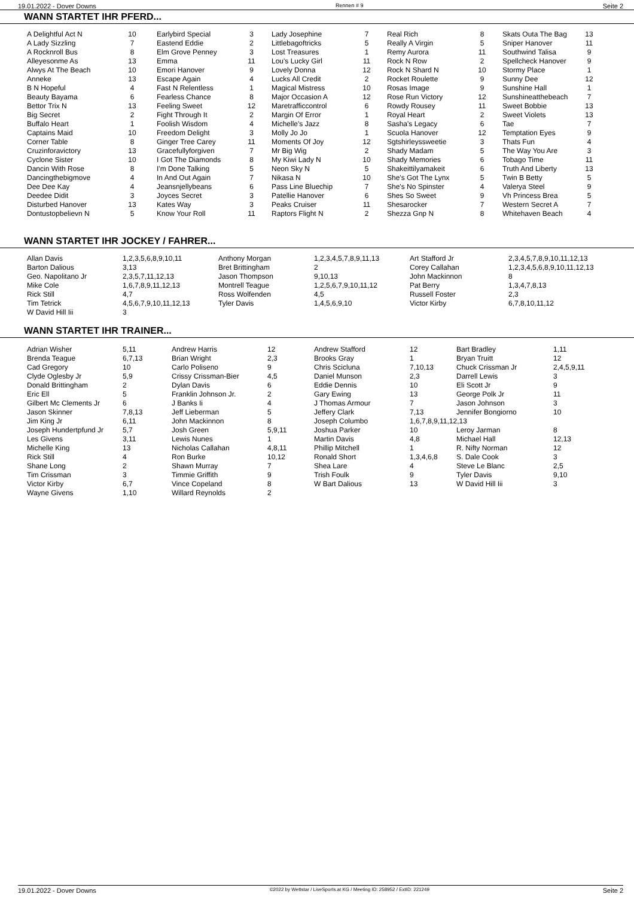19.01.2022 - Dover Downs Rennen # 9 Seite 2
WANN STARTET IHR PFERD...
| A Delightful Act N | 10 | Earlybird Special | 3 | Lady Josephine | 7 | Real Rich | 8 | Skats Outa The Bag | 13 |
| A Lady Sizzling | 7 | Eastend Eddie | 2 | Littlebagoftricks | 5 | Really A Virgin | 5 | Sniper Hanover | 11 |
| A Rocknroll Bus | 8 | Elm Grove Penney | 3 | Lost Treasures | 1 | Remy Aurora | 11 | Southwind Talisa | 9 |
| Alleyesonme As | 13 | Emma | 11 | Lou's Lucky Girl | 11 | Rock N Row | 2 | Spellcheck Hanover | 9 |
| Alwys At The Beach | 10 | Emori Hanover | 9 | Lovely Donna | 12 | Rock N Shard N | 10 | Stormy Place | 1 |
| Anneke | 13 | Escape Again | 4 | Lucks All Credit | 2 | Rocket Roulette | 9 | Sunny Dee | 12 |
| B N Hopeful | 4 | Fast N Relentless | 1 | Magical Mistress | 10 | Rosas Image | 9 | Sunshine Hall | 1 |
| Beauty Bayama | 6 | Fearless Chance | 8 | Major Occasion A | 12 | Rose Run Victory | 12 | Sunshineatthebeach | 7 |
| Bettor Trix N | 13 | Feeling Sweet | 12 | Maretrafficcontrol | 6 | Rowdy Rousey | 11 | Sweet Bobbie | 13 |
| Big Secret | 2 | Fight Through It | 2 | Margin Of Error | 1 | Royal Heart | 2 | Sweet Violets | 13 |
| Buffalo Heart | 1 | Foolish Wisdom | 4 | Michelle's Jazz | 8 | Sasha's Legacy | 6 | Tae | 7 |
| Captains Maid | 10 | Freedom Delight | 3 | Molly Jo Jo | 1 | Scuola Hanover | 12 | Temptation Eyes | 9 |
| Corner Table | 8 | Ginger Tree Carey | 11 | Moments Of Joy | 12 | Sgtshirleyssweetie | 3 | Thats Fun | 4 |
| Cruzinforavictory | 13 | Gracefullyforgiven | 7 | Mr Big Wig | 2 | Shady Madam | 5 | The Way You Are | 3 |
| Cyclone Sister | 10 | I Got The Diamonds | 8 | My Kiwi Lady N | 10 | Shady Memories | 6 | Tobago Time | 11 |
| Dancin With Rose | 8 | I'm Done Talking | 5 | Neon Sky N | 5 | Shakeittilyamakeit | 6 | Truth And Liberty | 13 |
| Dancingthebigmove | 4 | In And Out Again | 7 | Nikasa N | 10 | She's Got The Lynx | 5 | Twin B Betty | 5 |
| Dee Dee Kay | 4 | Jeansnjellybeans | 6 | Pass Line Bluechip | 7 | She's No Spinster | 4 | Valerya Steel | 9 |
| Deedee Didit | 3 | Joyces Secret | 3 | Patellie Hanover | 6 | Shes So Sweet | 9 | Vh Princess Brea | 5 |
| Disturbed Hanover | 13 | Kates Way | 3 | Peaks Cruiser | 11 | Shesarocker | 7 | Western Secret A | 7 |
| Dontustopbelievn N | 5 | Know Your Roll | 11 | Raptors Flight N | 2 | Shezza Gnp N | 8 | Whitehaven Beach | 4 |
WANN STARTET IHR JOCKEY / FAHRER...
| Allan Davis | 1,2,3,5,6,8,9,10,11 | Anthony Morgan | 1,2,3,4,5,7,8,9,11,13 | Art Stafford Jr | 2,3,4,5,7,8,9,10,11,12,13 |
| Barton Dalious | 3,13 | Bret Brittingham | 2 | Corey Callahan | 1,2,3,4,5,6,8,9,10,11,12,13 |
| Geo. Napolitano Jr | 2,3,5,7,11,12,13 | Jason Thompson | 9,10,13 | John Mackinnon | 8 |
| Mike Cole | 1,6,7,8,9,11,12,13 | Montrell Teague | 1,2,5,6,7,9,10,11,12 | Pat Berry | 1,3,4,7,8,13 |
| Rick Still | 4,7 | Ross Wolfenden | 4,5 | Russell Foster | 2,3 |
| Tim Tetrick | 4,5,6,7,9,10,11,12,13 | Tyler Davis | 1,4,5,6,9,10 | Victor Kirby | 6,7,8,10,11,12 |
| W David Hill Iii | 3 | | | | |
WANN STARTET IHR TRAINER...
| Adrian Wisher | 5,11 | Andrew Harris | 12 | Andrew Stafford | 12 | Bart Bradley | 1,11 |
| Brenda Teague | 6,7,13 | Brian Wright | 2,3 | Brooks Gray | 1 | Bryan Truitt | 12 |
| Cad Gregory | 10 | Carlo Poliseno | 9 | Chris Scicluna | 7,10,13 | Chuck Crissman Jr | 2,4,5,9,11 |
| Clyde Oglesby Jr | 5,9 | Crissy Crissman-Bier | 4,5 | Daniel Munson | 2,3 | Darrell Lewis | 3 |
| Donald Brittingham | 2 | Dylan Davis | 6 | Eddie Dennis | 10 | Eli Scott Jr | 9 |
| Eric Ell | 5 | Franklin Johnson Jr. | 2 | Gary Ewing | 13 | George Polk Jr | 11 |
| Gilbert Mc Clements Jr | 6 | J Banks Ii | 4 | J Thomas Armour | 7 | Jason Johnson | 3 |
| Jason Skinner | 7,8,13 | Jeff Lieberman | 5 | Jeffery Clark | 7,13 | Jennifer Bongiorno | 10 |
| Jim King Jr | 6,11 | John Mackinnon | 8 | Joseph Columbo | 1,6,7,8,9,11,12,13 | | |
| Joseph Hundertpfund Jr | 5,7 | Josh Green | 5,9,11 | Joshua Parker | 10 | Leroy Jarman | 8 |
| Les Givens | 3,11 | Lewis Nunes | 1 | Martin Davis | 4,8 | Michael Hall | 12,13 |
| Michelle King | 13 | Nicholas Callahan | 4,8,11 | Phillip Mitchell | 1 | R. Nifty Norman | 12 |
| Rick Still | 4 | Ron Burke | 10,12 | Ronald Short | 1,3,4,6,8 | S. Dale Cook | 3 |
| Shane Long | 2 | Shawn Murray | 7 | Shea Lare | 4 | Steve Le Blanc | 2,5 |
| Tim Crissman | 3 | Timmie Griffith | 9 | Trish Foulk | 9 | Tyler Davis | 9,10 |
| Victor Kirby | 6,7 | Vince Copeland | 8 | W Bart Dalious | 13 | W David Hill Iii | 3 |
| Wayne Givens | 1,10 | Willard Reynolds | 2 | | | | |
19.01.2022 - Dover Downs ©2022 by Wettstar / LiveSports.at KG / Meeting ID: 258952 / ExtID: 221249 Seite 2